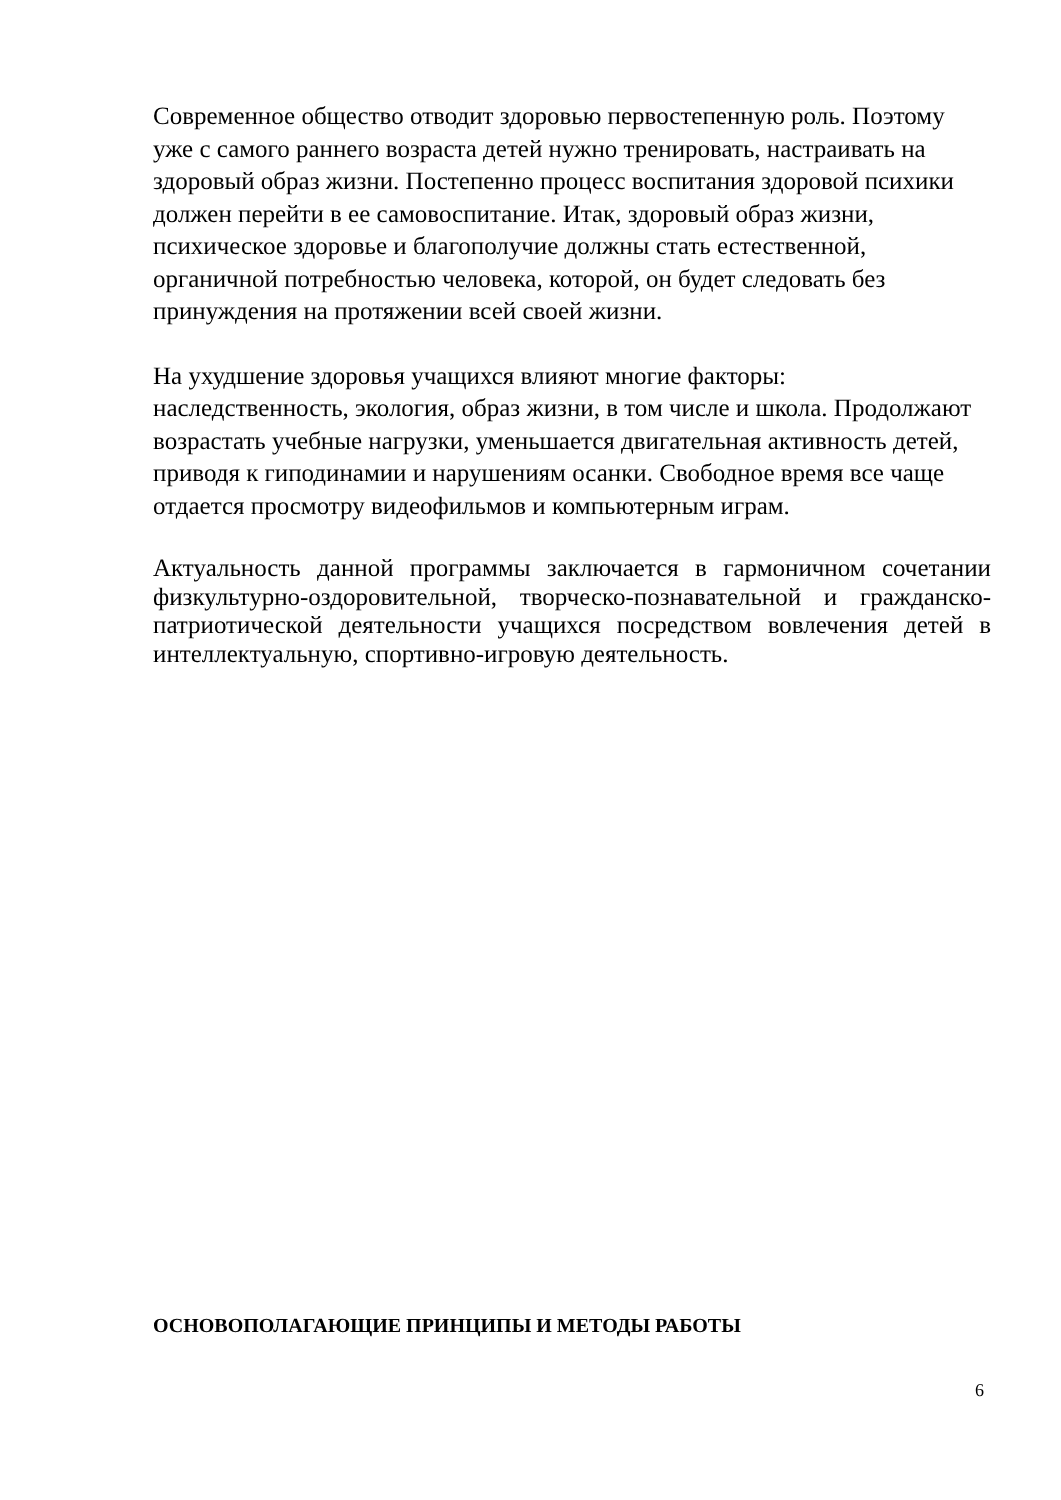Современное общество отводит здоровью первостепенную роль. Поэтому
уже с самого раннего возраста детей нужно тренировать, настраивать на
здоровый образ жизни. Постепенно процесс воспитания здоровой психики
должен перейти в ее самовоспитание. Итак, здоровый образ жизни,
психическое здоровье и благополучие должны стать естественной,
органичной потребностью человека, которой, он будет следовать без
принуждения на протяжении всей своей жизни.
На ухудшение здоровья учащихся влияют многие факторы:
наследственность, экология, образ жизни, в том числе и школа. Продолжают
возрастать учебные нагрузки, уменьшается двигательная активность детей,
приводя к гиподинамии и нарушениям осанки. Свободное время все чаще
отдается просмотру видеофильмов и компьютерным играм.
Актуальность данной программы заключается в гармоничном сочетании физкультурно-оздоровительной, творческо-познавательной и гражданско-патриотической деятельности учащихся посредством вовлечения детей в интеллектуальную, спортивно-игровую деятельность.
ОСНОВОПОЛАГАЮЩИЕ ПРИНЦИПЫ И МЕТОДЫ РАБОТЫ
6